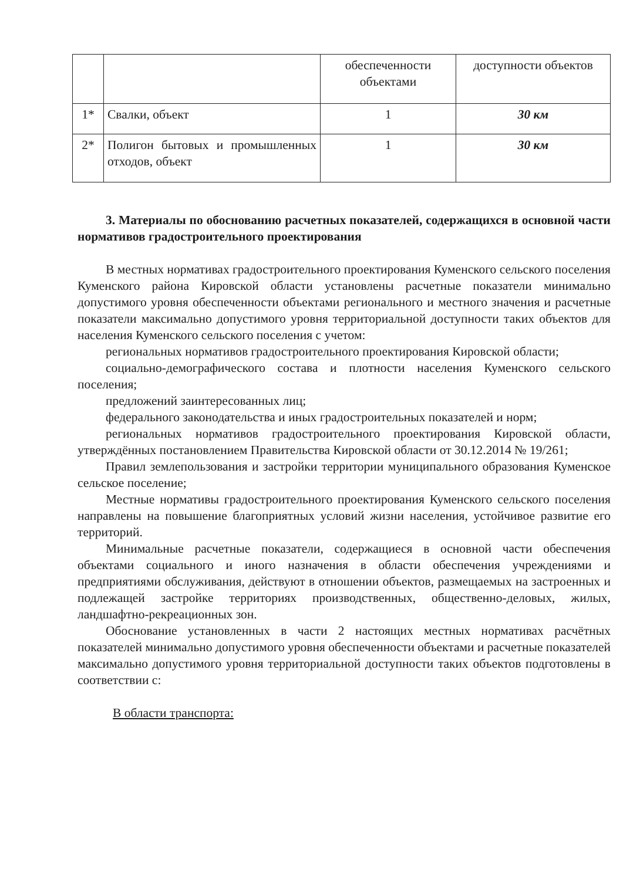| | | обеспеченности объектами | доступности объектов |
| 1* | Свалки, объект | 1 | 30 км |
| 2* | Полигон бытовых и промышленных отходов, объект | 1 | 30 км |
3. Материалы по обоснованию расчетных показателей, содержащихся в основной части нормативов градостроительного проектирования
В местных нормативах градостроительного проектирования Куменского сельского поселения Куменского района Кировской области установлены расчетные показатели минимально допустимого уровня обеспеченности объектами регионального и местного значения и расчетные показатели максимально допустимого уровня территориальной доступности таких объектов для населения Куменского сельского поселения с учетом:
региональных нормативов градостроительного проектирования Кировской области;
социально-демографического состава и плотности населения Куменского сельского поселения;
предложений заинтересованных лиц;
федерального законодательства и иных градостроительных показателей и норм;
региональных нормативов градостроительного проектирования Кировской области, утверждённых постановлением Правительства Кировской области от 30.12.2014 № 19/261;
Правил землепользования и застройки территории муниципального образования Куменское сельское поселение;
Местные нормативы градостроительного проектирования Куменского сельского поселения направлены на повышение благоприятных условий жизни населения, устойчивое развитие его территорий.
Минимальные расчетные показатели, содержащиеся в основной части обеспечения объектами социального и иного назначения в области обеспечения учреждениями и предприятиями обслуживания, действуют в отношении объектов, размещаемых на застроенных и подлежащей застройке территориях производственных, общественно-деловых, жилых, ландшафтно-рекреационных зон.
Обоснование установленных в части 2 настоящих местных нормативах расчётных показателей минимально допустимого уровня обеспеченности объектами и расчетные показателей максимально допустимого уровня территориальной доступности таких объектов подготовлены в соответствии с:
В области транспорта: